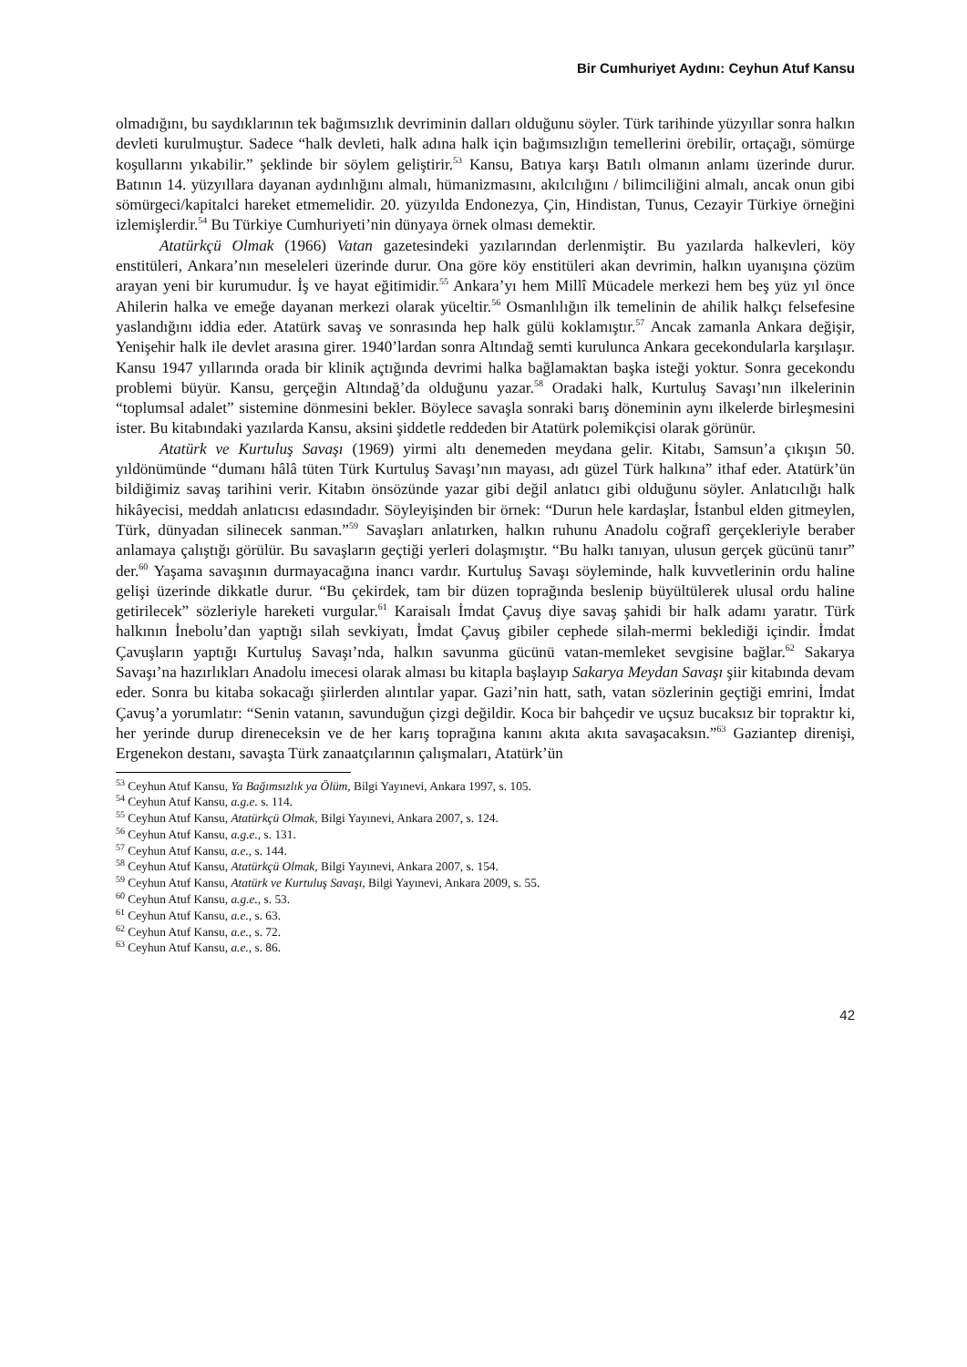Bir Cumhuriyet Aydını: Ceyhun Atuf Kansu
olmadığını, bu saydıklarının tek bağımsızlık devriminin dalları olduğunu söyler. Türk tarihinde yüzyıllar sonra halkın devleti kurulmuştur. Sadece “halk devleti, halk adına halk için bağımsızlığın temellerini örebilir, ortaçağı, sömürge koşullarını yıkabilir.” şeklinde bir söylem geliştirir.<sup>53</sup> Kansu, Batıya karşı Batılı olmanın anlamı üzerinde durur. Batının 14. yüzyıllara dayanan aydınlığını almalı, hümanizmasını, akılcılığını / bilimciliğini almalı, ancak onun gibi sömürgeci/kapitalci hareket etmemelidir. 20. yüzyılda Endonezya, Çin, Hindistan, Tunus, Cezayir Türkiye örneğini izlemişlerdir.<sup>54</sup> Bu Türkiye Cumhuriyeti’nin dünyaya örnek olması demektir.
Atatürkçü Olmak (1966) Vatan gazetesindeki yazılarından derlenmiştir. Bu yazılarda halkevleri, köy enstitüleri, Ankara’nın meseleleri üzerinde durur. Ona göre köy enstitüleri akan devrimin, halkın uyanışına çözüm arayan yeni bir kurumudur. İş ve hayat eğitimidir.<sup>55</sup> Ankara’yı hem Millî Mücadele merkezi hem beş yüz yıl önce Ahilerin halka ve emeğe dayanan merkezi olarak yüceltir.<sup>56</sup> Osmanlılığın ilk temelinin de ahilik halkçı felsefesine yaslandığını iddia eder. Atatürk savaş ve sonrasında hep halk gülü koklamıştır.<sup>57</sup> Ancak zamanla Ankara değişir, Yenişehir halk ile devlet arasına girer. 1940’lardan sonra Altındağ semti kurulunca Ankara gecekondularla karşılaşır. Kansu 1947 yıllarında orada bir klinik açtığında devrimi halka bağlamaktan başka isteği yoktur. Sonra gecekondu problemi büyür. Kansu, gerçeğin Altındağ’da olduğunu yazar.<sup>58</sup> Oradaki halk, Kurtuluş Savaşı’nın ilkelerinin “toplumsal adalet” sistemine dönmesini bekler. Böylece savaşla sonraki barış döneminin aynı ilkelerde birleşmesini ister. Bu kitabındaki yazılarda Kansu, aksini şiddetle reddeden bir Atatürk polemikçisi olarak görünür.
Atatürk ve Kurtuluş Savaşı (1969) yirmi altı denemeden meydana gelir. Kitabı, Samsun’a çıkışın 50. yıldönümünde “dumanı hâlâ tüten Türk Kurtuluş Savaşı’nın mayası, adı güzel Türk halkına” ithaf eder. Atatürk’ün bildiğimiz savaş tarihini verir. Kitabın önsözünde yazar gibi değil anlatıcı gibi olduğunu söyler. Anlatıcılığı halk hikâyecisi, meddah anlatıcısı edasındadır. Söyleyişinden bir örnek: “Durun hele kardaşlar, İstanbul elden gitmeylen, Türk, dünyadan silinecek sanman.”<sup>59</sup> Savaşları anlatırken, halkın ruhunu Anadolu coğrafî gerçekleriyle beraber anlamaya çalıştığı görülür. Bu savaşların geçtiği yerleri dolaşmıştır. “Bu halkı tanıyan, ulusun gerçek gücünü tanır” der.<sup>60</sup> Yaşama savaşının durmayacağına inancı vardır. Kurtuluş Savaşı söyleminde, halk kuvvetlerinin ordu haline gelişi üzerinde dikkatle durur. “Bu çekirdek, tam bir düzen toprağında beslenip büyültülerek ulusal ordu haline getirilecek” sözleriyle hareketi vurgular.<sup>61</sup> Karaisalı İmdat Çavuş diye savaş şahidi bir halk adamı yaratır. Türk halkının İnebolu’dan yaptığı silah sevkiyatı, İmdat Çavuş gibiler cephede silah-mermi beklediği içindir. İmdat Çavuşların yaptığı Kurtuluş Savaşı’nda, halkın savunma gücünü vatan-memleket sevgisine bağlar.<sup>62</sup> Sakarya Savaşı’na hazırlıkları Anadolu imecesi olarak alması bu kitapla başlayıp Sakarya Meydan Savaşı şiir kitabında devam eder. Sonra bu kitaba sokacağı şiirlerden alıntılar yapar. Gazi’nin hatt, sath, vatan sözlerinin geçtiği emrini, İmdat Çavuş’a yorumlatır: “Senin vatanın, savunduğun çizgi değildir. Koca bir bahçedir ve uçsuz bucaksız bir topraktır ki, her yerinde durup direneceksin ve de her karış toprağına kanını akıta akıta savaşacaksın.”<sup>63</sup> Gaziantep direnişi, Ergenekon destanı, savaşta Türk zanaatçılarının çalışmaları, Atatürk’ün
<sup>53</sup> Ceyhun Atuf Kansu, Ya Bağımsızlık ya Ölüm, Bilgi Yayınevi, Ankara 1997, s. 105.
<sup>54</sup> Ceyhun Atuf Kansu, a.g.e. s. 114.
<sup>55</sup> Ceyhun Atuf Kansu, Atatürkçü Olmak, Bilgi Yayınevi, Ankara 2007, s. 124.
<sup>56</sup> Ceyhun Atuf Kansu, a.g.e., s. 131.
<sup>57</sup> Ceyhun Atuf Kansu, a.e., s. 144.
<sup>58</sup> Ceyhun Atuf Kansu, Atatürkçü Olmak, Bilgi Yayınevi, Ankara 2007, s. 154.
<sup>59</sup> Ceyhun Atuf Kansu, Atatürk ve Kurtuluş Savaşı, Bilgi Yayınevi, Ankara 2009, s. 55.
<sup>60</sup> Ceyhun Atuf Kansu, a.g.e., s. 53.
<sup>61</sup> Ceyhun Atuf Kansu, a.e., s. 63.
<sup>62</sup> Ceyhun Atuf Kansu, a.e., s. 72.
<sup>63</sup> Ceyhun Atuf Kansu, a.e., s. 86.
42